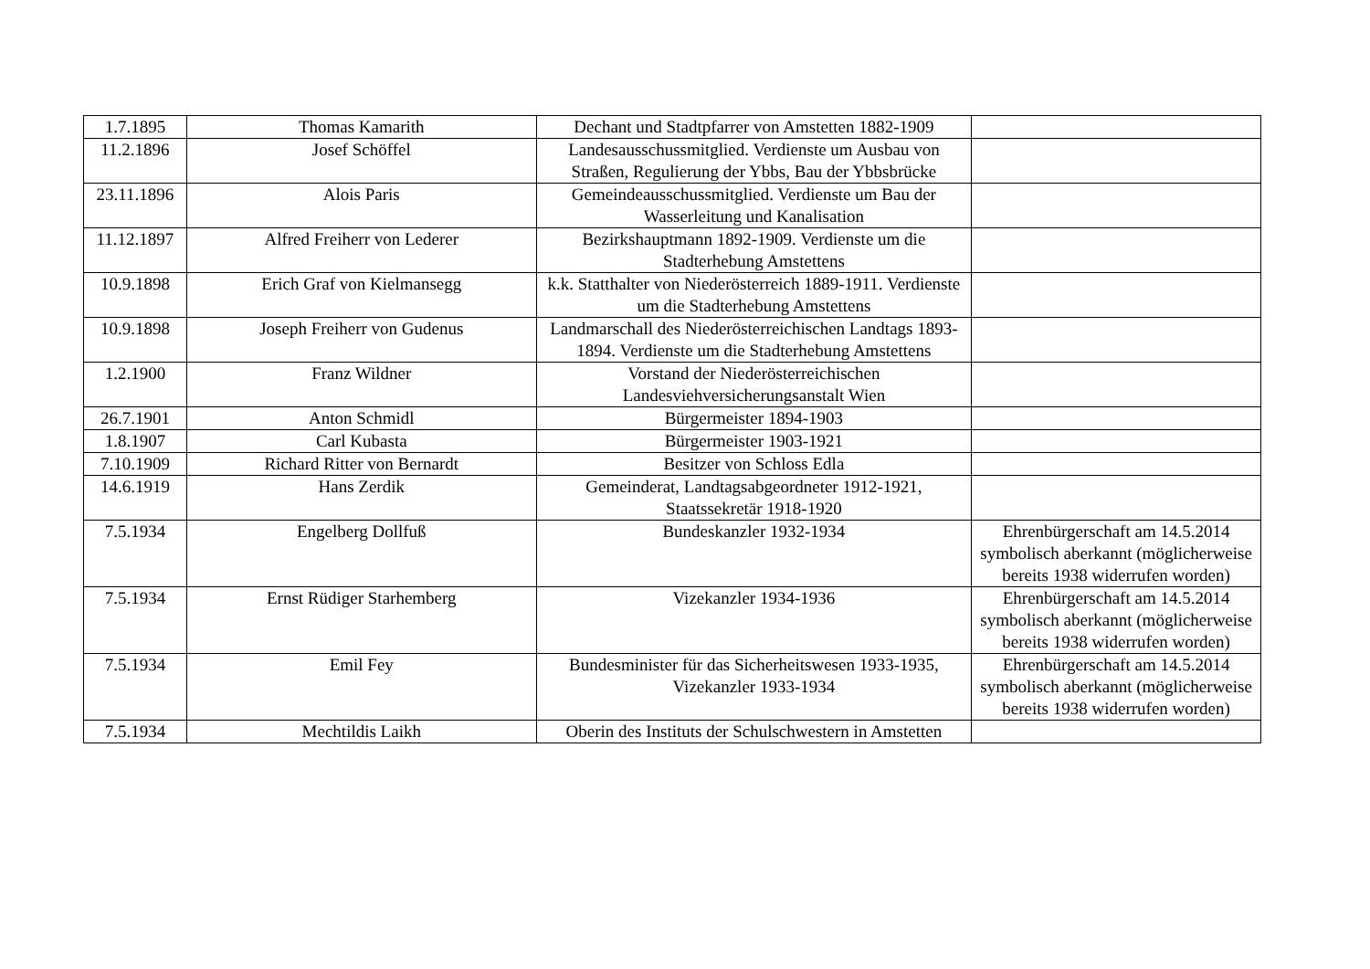| 1.7.1895 | Thomas Kamarith | Dechant und Stadtpfarrer von Amstetten 1882-1909 | |
| 11.2.1896 | Josef Schöffel | Landesausschussmitglied. Verdienste um Ausbau von Straßen, Regulierung der Ybbs, Bau der Ybbsbrücke | |
| 23.11.1896 | Alois Paris | Gemeindeausschussmitglied. Verdienste um Bau der Wasserleitung und Kanalisation | |
| 11.12.1897 | Alfred Freiherr von Lederer | Bezirkshauptmann 1892-1909. Verdienste um die Stadterhebung Amstettens | |
| 10.9.1898 | Erich Graf von Kielmansegg | k.k. Statthalter von Niederösterreich 1889-1911. Verdienste um die Stadterhebung Amstettens | |
| 10.9.1898 | Joseph Freiherr von Gudenus | Landmarschall des Niederösterreichischen Landtags 1893-1894. Verdienste um die Stadterhebung Amstettens | |
| 1.2.1900 | Franz Wildner | Vorstand der Niederösterreichischen Landesviehversicherungsanstalt Wien | |
| 26.7.1901 | Anton Schmidl | Bürgermeister 1894-1903 | |
| 1.8.1907 | Carl Kubasta | Bürgermeister 1903-1921 | |
| 7.10.1909 | Richard Ritter von Bernardt | Besitzer von Schloss Edla | |
| 14.6.1919 | Hans Zerdik | Gemeinderat, Landtagsabgeordneter 1912-1921, Staatssekretär 1918-1920 | |
| 7.5.1934 | Engelberg Dollfuß | Bundeskanzler 1932-1934 | Ehrenbürgerschaft am 14.5.2014 symbolisch aberkannt (möglicherweise bereits 1938 widerrufen worden) |
| 7.5.1934 | Ernst Rüdiger Starhemberg | Vizekanzler 1934-1936 | Ehrenbürgerschaft am 14.5.2014 symbolisch aberkannt (möglicherweise bereits 1938 widerrufen worden) |
| 7.5.1934 | Emil Fey | Bundesminister für das Sicherheitswesen 1933-1935, Vizekanzler 1933-1934 | Ehrenbürgerschaft am 14.5.2014 symbolisch aberkannt (möglicherweise bereits 1938 widerrufen worden) |
| 7.5.1934 | Mechtildis Laikh | Oberin des Instituts der Schulschwestern in Amstetten | |